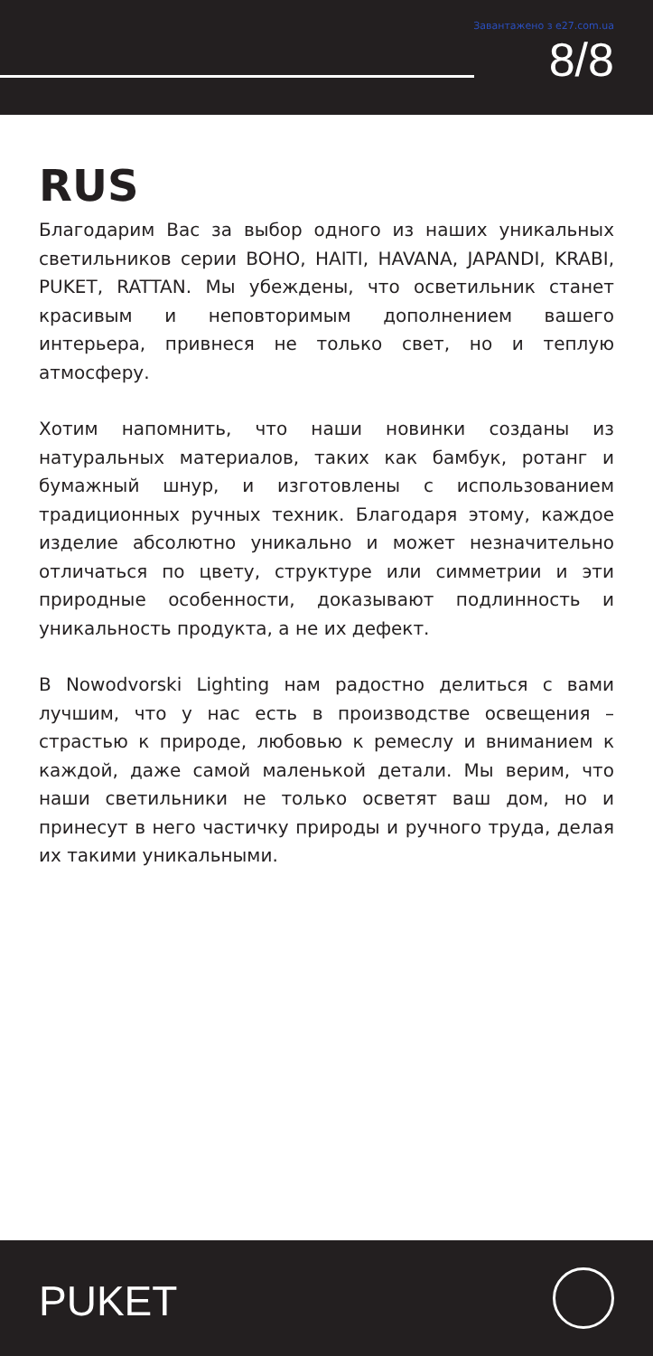Завантажено з e27.com.ua
8/8
RUS
Благодарим Вас за выбор одного из наших уникальных светильников серии BOHO, HAITI, HAVANA, JAPANDI, KRABI, PUKET, RATTAN. Мы убеждены, что осветильник станет красивым и неповторимым дополнением вашего интерьера, привнеся не только свет, но и теплую атмосферу.
Хотим напомнить, что наши новинки созданы из натуральных материалов, таких как бамбук, ротанг и бумажный шнур, и изготовлены с использованием традиционных ручных техник. Благодаря этому, каждое изделие абсолютно уникально и может незначительно отличаться по цвету, структуре или симметрии и эти природные особенности, доказывают подлинность и уникальность продукта, а не их дефект.
В Nowodvorski Lighting нам радостно делиться с вами лучшим, что у нас есть в производстве освещения – страстью к природе, любовью к ремеслу и вниманием к каждой, даже самой маленькой детали. Мы верим, что наши светильники не только осветят ваш дом, но и принесут в него частичку природы и ручного труда, делая их такими уникальными.
PUKET